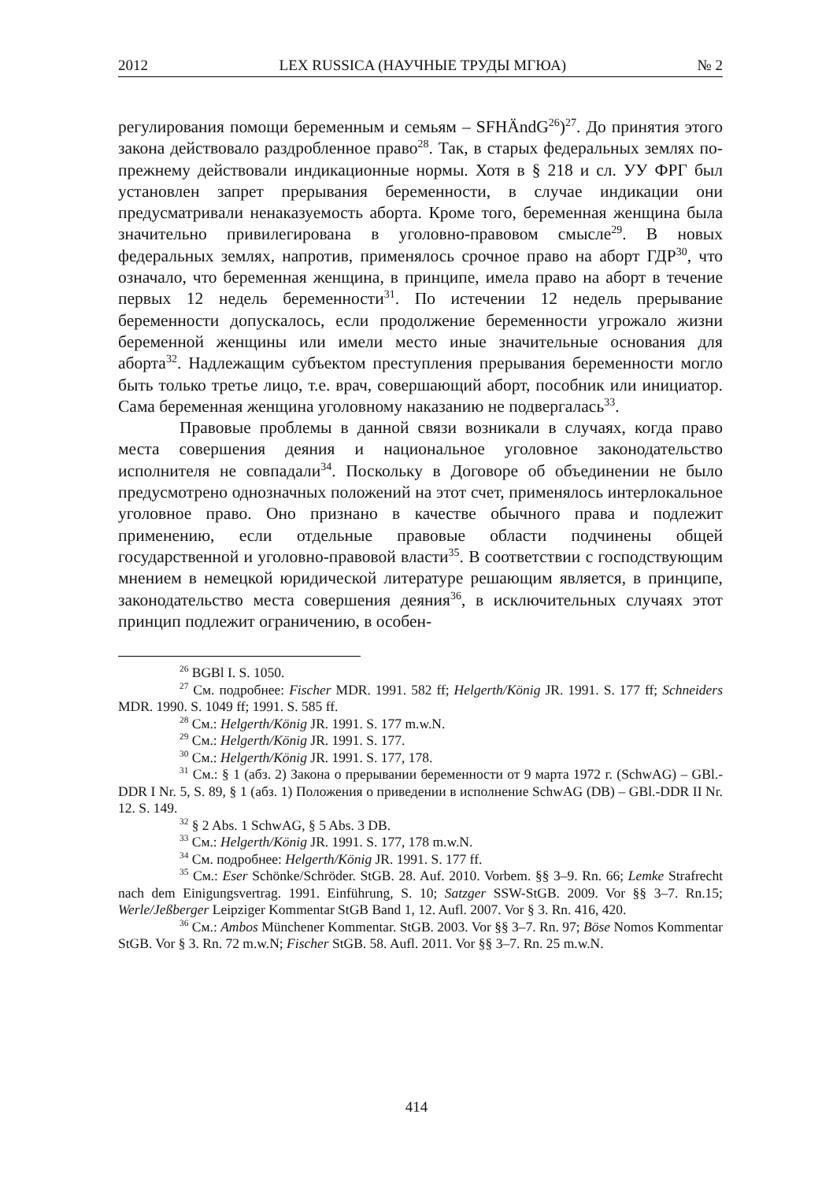2012 LEX RUSSICA (НАУЧНЫЕ ТРУДЫ МГЮА) № 2
регулирования помощи беременным и семьям – SFHÄndG<sup>26</sup>)<sup>27</sup>. До принятия этого закона действовало раздробленное право<sup>28</sup>. Так, в старых федеральных землях по-прежнему действовали индикационные нормы. Хотя в § 218 и сл. УУ ФРГ был установлен запрет прерывания беременности, в случае индикации они предусматривали ненаказуемость аборта. Кроме того, беременная женщина была значительно привилегирована в уголовно-правовом смысле<sup>29</sup>. В новых федеральных землях, напротив, применялось срочное право на аборт ГДР<sup>30</sup>, что означало, что беременная женщина, в принципе, имела право на аборт в течение первых 12 недель беременности<sup>31</sup>. По истечении 12 недель прерывание беременности допускалось, если продолжение беременности угрожало жизни беременной женщины или имели место иные значительные основания для аборта<sup>32</sup>. Надлежащим субъектом преступления прерывания беременности могло быть только третье лицо, т.е. врач, совершающий аборт, пособник или инициатор. Сама беременная женщина уголовному наказанию не подвергалась<sup>33</sup>.
Правовые проблемы в данной связи возникали в случаях, когда право места совершения деяния и национальное уголовное законодательство исполнителя не совпадали<sup>34</sup>. Поскольку в Договоре об объединении не было предусмотрено однозначных положений на этот счет, применялось интерлокальное уголовное право. Оно признано в качестве обычного права и подлежит применению, если отдельные правовые области подчинены общей государственной и уголовно-правовой власти<sup>35</sup>. В соответствии с господствующим мнением в немецкой юридической литературе решающим является, в принципе, законодательство места совершения деяния<sup>36</sup>, в исключительных случаях этот принцип подлежит ограничению, в особен-
<sup>26</sup> BGBl I. S. 1050.
<sup>27</sup> См. подробнее: Fischer MDR. 1991. 582 ff; Helgerth/König JR. 1991. S. 177 ff; Schneiders MDR. 1990. S. 1049 ff; 1991. S. 585 ff.
<sup>28</sup> См.: Helgerth/König JR. 1991. S. 177 m.w.N.
<sup>29</sup> См.: Helgerth/König JR. 1991. S. 177.
<sup>30</sup> См.: Helgerth/König JR. 1991. S. 177, 178.
<sup>31</sup> См.: § 1 (абз. 2) Закона о прерывании беременности от 9 марта 1972 г. (SchwAG) – GBl.-DDR I Nr. 5, S. 89, § 1 (абз. 1) Положения о приведении в исполнение SchwAG (DB) – GBl.-DDR II Nr. 12. S. 149.
<sup>32</sup> § 2 Abs. 1 SchwAG, § 5 Abs. 3 DB.
<sup>33</sup> См.: Helgerth/König JR. 1991. S. 177, 178 m.w.N.
<sup>34</sup> См. подробнее: Helgerth/König JR. 1991. S. 177 ff.
<sup>35</sup> См.: Eser Schönke/Schröder. StGB. 28. Auf. 2010. Vorbem. §§ 3–9. Rn. 66; Lemke Strafrecht nach dem Einigungsvertrag. 1991. Einführung, S. 10; Satzger SSW-StGB. 2009. Vor §§ 3–7. Rn.15; Werle/Jeßberger Leipziger Kommentar StGB Band 1, 12. Aufl. 2007. Vor § 3. Rn. 416, 420.
<sup>36</sup> См.: Ambos Münchener Kommentar. StGB. 2003. Vor §§ 3–7. Rn. 97; Böse Nomos Kommentar StGB. Vor § 3. Rn. 72 m.w.N; Fischer StGB. 58. Aufl. 2011. Vor §§ 3–7. Rn. 25 m.w.N.
414